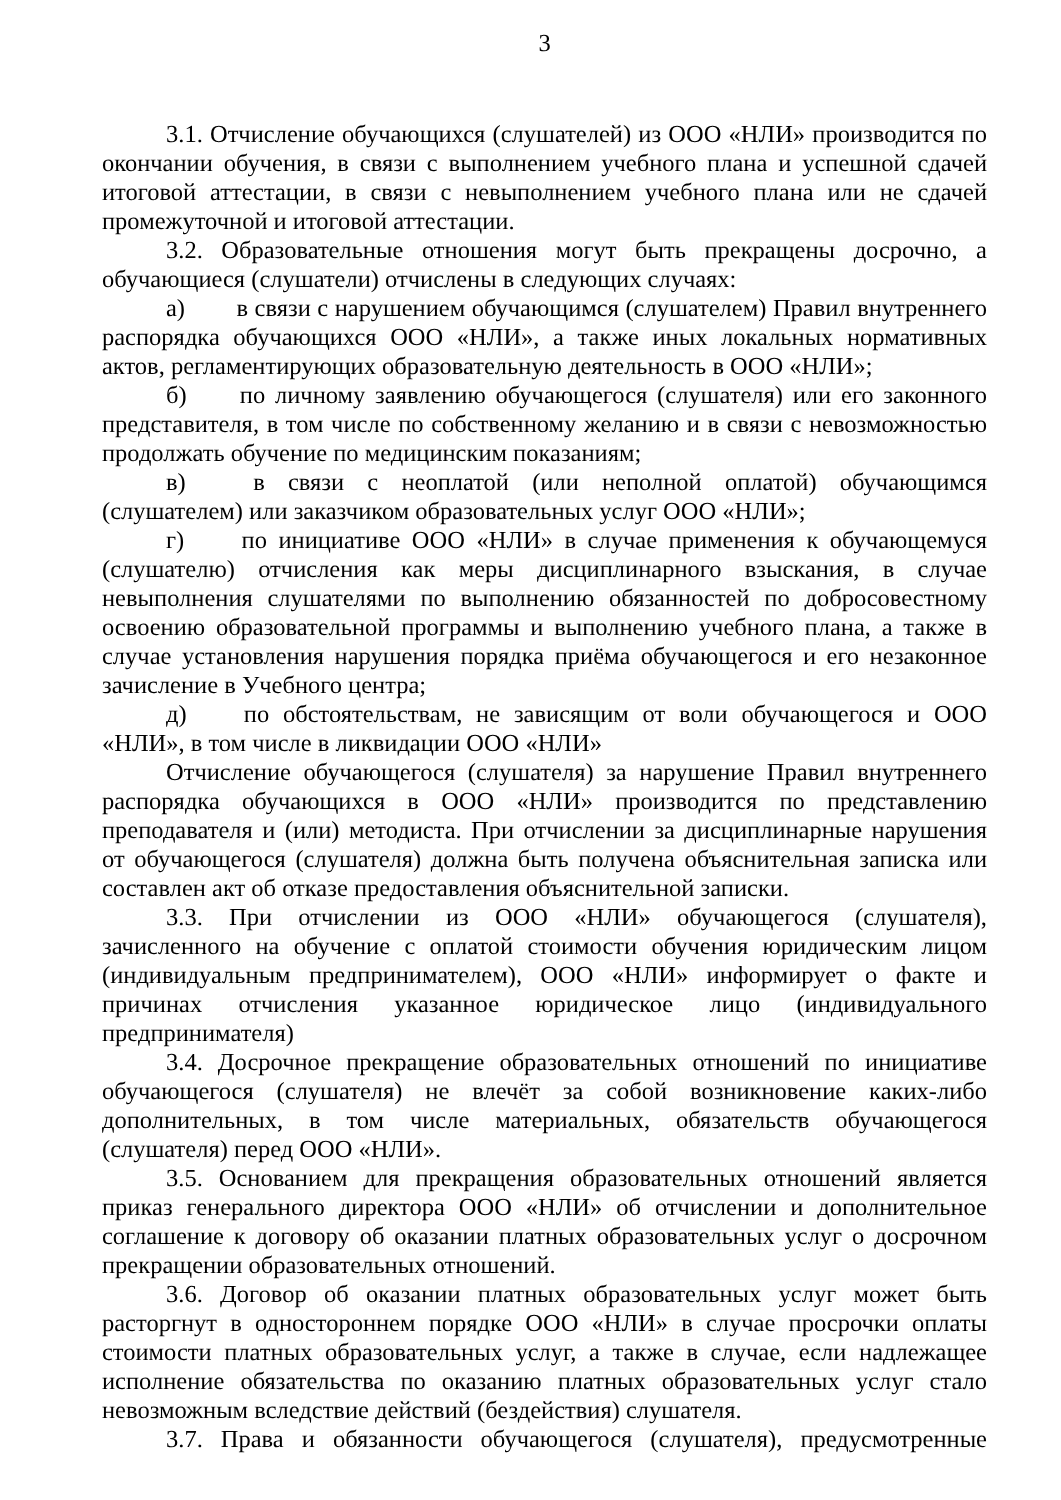3
3.1. Отчисление обучающихся (слушателей) из ООО «НЛИ» производится по окончании обучения, в связи с выполнением учебного плана и успешной сдачей итоговой аттестации, в связи с невыполнением учебного плана или не сдачей промежуточной и итоговой аттестации.
3.2. Образовательные отношения могут быть прекращены досрочно, а обучающиеся (слушатели) отчислены в следующих случаях:
а) в связи с нарушением обучающимся (слушателем) Правил внутреннего распорядка обучающихся ООО «НЛИ», а также иных локальных нормативных актов, регламентирующих образовательную деятельность в ООО «НЛИ»;
б) по личному заявлению обучающегося (слушателя) или его законного представителя, в том числе по собственному желанию и в связи с невозможностью продолжать обучение по медицинским показаниям;
в) в связи с неоплатой (или неполной оплатой) обучающимся (слушателем) или заказчиком образовательных услуг ООО «НЛИ»;
г) по инициативе ООО «НЛИ» в случае применения к обучающемуся (слушателю) отчисления как меры дисциплинарного взыскания, в случае невыполнения слушателями по выполнению обязанностей по добросовестному освоению образовательной программы и выполнению учебного плана, а также в случае установления нарушения порядка приёма обучающегося и его незаконное зачисление в Учебного центра;
д) по обстоятельствам, не зависящим от воли обучающегося и ООО «НЛИ», в том числе в ликвидации ООО «НЛИ»
Отчисление обучающегося (слушателя) за нарушение Правил внутреннего распорядка обучающихся в ООО «НЛИ» производится по представлению преподавателя и (или) методиста. При отчислении за дисциплинарные нарушения от обучающегося (слушателя) должна быть получена объяснительная записка или составлен акт об отказе предоставления объяснительной записки.
3.3. При отчислении из ООО «НЛИ» обучающегося (слушателя), зачисленного на обучение с оплатой стоимости обучения юридическим лицом (индивидуальным предпринимателем), ООО «НЛИ» информирует о факте и причинах отчисления указанное юридическое лицо (индивидуального предпринимателя)
3.4. Досрочное прекращение образовательных отношений по инициативе обучающегося (слушателя) не влечёт за собой возникновение каких-либо дополнительных, в том числе материальных, обязательств обучающегося (слушателя) перед ООО «НЛИ».
3.5. Основанием для прекращения образовательных отношений является приказ генерального директора ООО «НЛИ» об отчислении и дополнительное соглашение к договору об оказании платных образовательных услуг о досрочном прекращении образовательных отношений.
3.6. Договор об оказании платных образовательных услуг может быть расторгнут в одностороннем порядке ООО «НЛИ» в случае просрочки оплаты стоимости платных образовательных услуг, а также в случае, если надлежащее исполнение обязательства по оказанию платных образовательных услуг стало невозможным вследствие действий (бездействия) слушателя.
3.7. Права и обязанности обучающегося (слушателя), предусмотренные